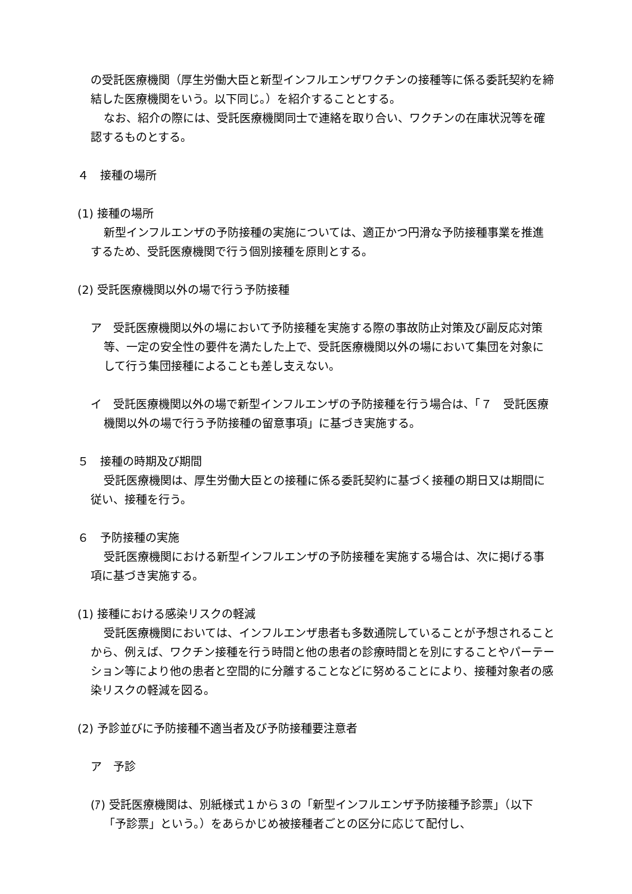の受託医療機関（厚生労働大臣と新型インフルエンザワクチンの接種等に係る委託契約を締結した医療機関をいう。以下同じ。）を紹介することとする。
なお、紹介の際には、受託医療機関同士で連絡を取り合い、ワクチンの在庫状況等を確認するものとする。
４　接種の場所
(1) 接種の場所
新型インフルエンザの予防接種の実施については、適正かつ円滑な予防接種事業を推進するため、受託医療機関で行う個別接種を原則とする。
(2) 受託医療機関以外の場で行う予防接種
ア　受託医療機関以外の場において予防接種を実施する際の事故防止対策及び副反応対策等、一定の安全性の要件を満たした上で、受託医療機関以外の場において集団を対象にして行う集団接種によることも差し支えない。
イ　受託医療機関以外の場で新型インフルエンザの予防接種を行う場合は、「７　受託医療機関以外の場で行う予防接種の留意事項」に基づき実施する。
５　接種の時期及び期間
受託医療機関は、厚生労働大臣との接種に係る委託契約に基づく接種の期日又は期間に従い、接種を行う。
６　予防接種の実施
受託医療機関における新型インフルエンザの予防接種を実施する場合は、次に掲げる事項に基づき実施する。
(1) 接種における感染リスクの軽減
受託医療機関においては、インフルエンザ患者も多数通院していることが予想されることから、例えば、ワクチン接種を行う時間と他の患者の診療時間とを別にすることやパーテーション等により他の患者と空間的に分離することなどに努めることにより、接種対象者の感染リスクの軽減を図る。
(2) 予診並びに予防接種不適当者及び予防接種要注意者
ア　予診
(ｱ) 受託医療機関は、別紙様式１から３の「新型インフルエンザ予防接種予診票」（以下「予診票」という。）をあらかじめ被接種者ごとの区分に応じて配付し、